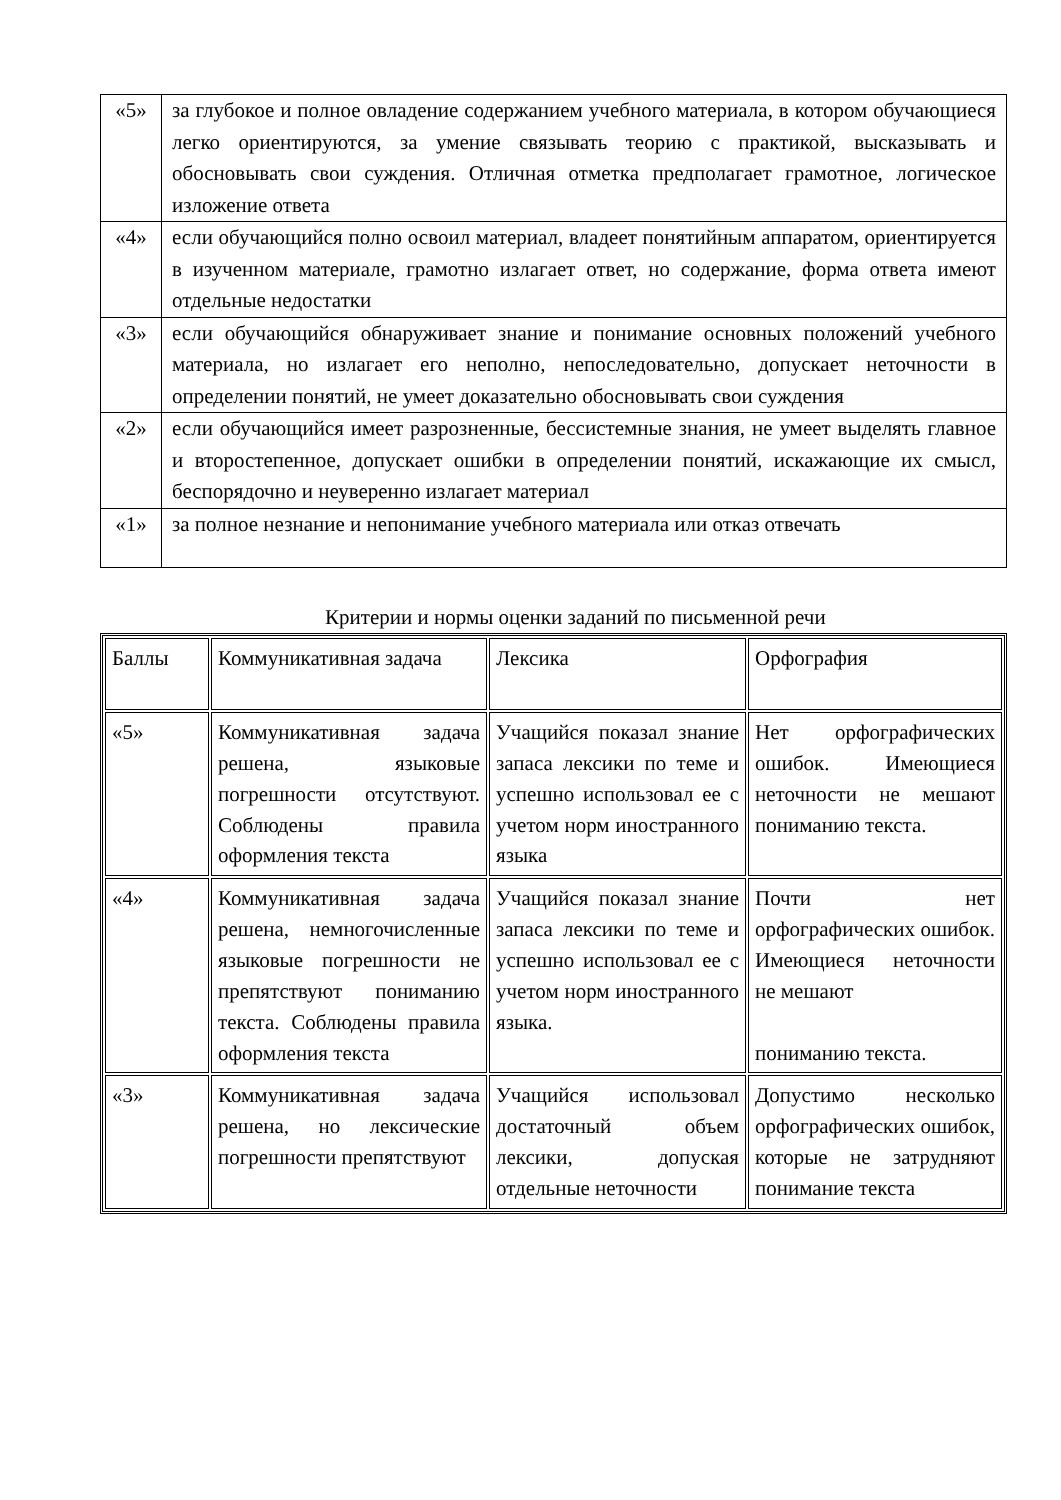| «5» | за глубокое и полное овладение содержанием учебного материала, в котором обучающиеся легко ориентируются, за умение связывать теорию с практикой, высказывать и обосновывать свои суждения. Отличная отметка предполагает грамотное, логическое изложение ответа |
| «4» | если обучающийся полно освоил материал, владеет понятийным аппаратом, ориентируется в изученном материале, грамотно излагает ответ, но содержание, форма ответа имеют отдельные недостатки |
| «3» | если обучающийся обнаруживает знание и понимание основных положений учебного материала, но излагает его неполно, непоследовательно, допускает неточности в определении понятий, не умеет доказательно обосновывать свои суждения |
| «2» | если обучающийся имеет разрозненные, бессистемные знания, не умеет выделять главное и второстепенное, допускает ошибки в определении понятий, искажающие их смысл, беспорядочно и неуверенно излагает материал |
| «1» | за полное незнание и непонимание учебного материала или отказ отвечать |
Критерии и нормы оценки заданий по письменной речи
| Баллы | Коммуникативная задача | Лексика | Орфография |
| «5» | Коммуникативная задача решена, языковые погрешности отсутствуют. Соблюдены правила оформления текста | Учащийся показал знание запаса лексики по теме и успешно использовал ее с учетом норм иностранного языка | Нет орфографических ошибок. Имеющиеся неточности не мешают пониманию текста. |
| «4» | Коммуникативная задача решена, немногочисленные языковые погрешности не препятствуют пониманию текста. Соблюдены правила оформления текста | Учащийся показал знание запаса лексики по теме и успешно использовал ее с учетом норм иностранного языка. | Почти нет орфографических ошибок. Имеющиеся неточности не мешают пониманию текста. |
| «3» | Коммуникативная задача решена, но лексические погрешности препятствуют | Учащийся использовал достаточный объем лексики, допуская отдельные неточности | Допустимо несколько орфографических ошибок, которые не затрудняют понимание текста |